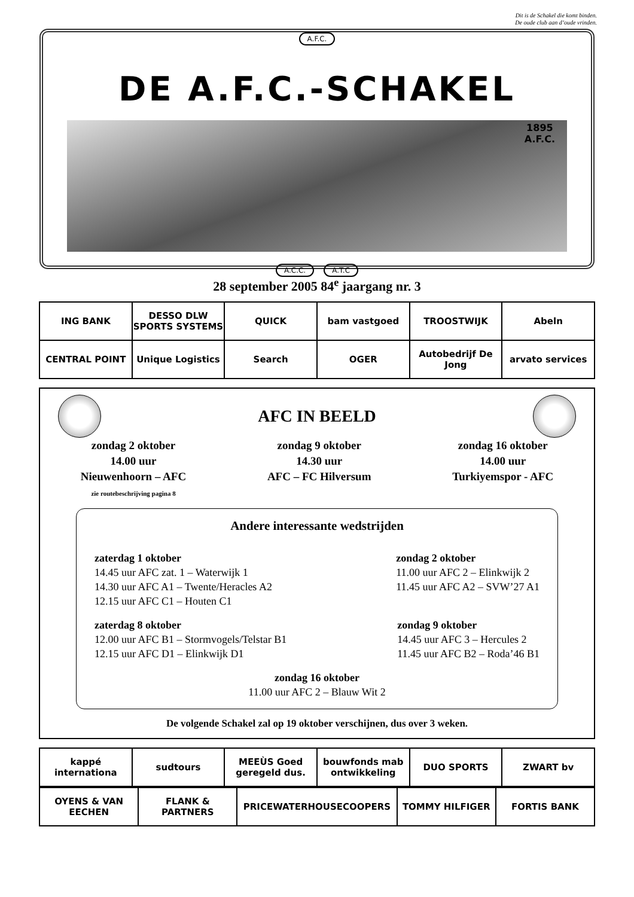Dit is de Schakel die komt binden.
De oude club aan d’oude vrinden.
A.F.C.
DE A.F.C.-SCHAKEL
1895
A.F.C.
A.C.C. A.T.C
28 september 2005 84<sup>e</sup> jaargang nr. 3
| ING BANK | DESSO DLW SPORTS SYSTEMS | QUICK | bam vastgoed | TROOSTWIJK | Abeln |
| CENTRAL POINT | Unique Logistics | Search | OGER | Autobedrijf De Jong | arvato services |
AFC IN BEELD
zondag 2 oktober
14.00 uur
Nieuwenhoorn – AFC
zie routebeschrijving pagina 8
zondag 9 oktober
14.30 uur
AFC – FC Hilversum
zondag 16 oktober
14.00 uur
Turkiyemspor - AFC
Andere interessante wedstrijden
zaterdag 1 oktober
14.45 uur AFC zat. 1 – Waterwijk 1
14.30 uur AFC A1 – Twente/Heracles A2
12.15 uur AFC C1 – Houten C1
zondag 2 oktober
11.00 uur AFC 2 – Elinkwijk 2
11.45 uur AFC A2 – SVW’27 A1
zaterdag 8 oktober
12.00 uur AFC B1 – Stormvogels/Telstar B1
12.15 uur AFC D1 – Elinkwijk D1
zondag 9 oktober
14.45 uur AFC 3 – Hercules 2
11.45 uur AFC B2 – Roda’46 B1
zondag 16 oktober
11.00 uur AFC 2 – Blauw Wit 2
De volgende Schakel zal op 19 oktober verschijnen, dus over 3 weken.
| kappé internationa | sudtours | MEEÙS Goed geregeld dus. | bouwfonds mab ontwikkeling | DUO SPORTS | ZWART bv |
| OYENS & VAN EECHEN | FLANK & PARTNERS | PRICEWATERHOUSECOOPERS | TOMMY HILFIGER | FORTIS BANK |